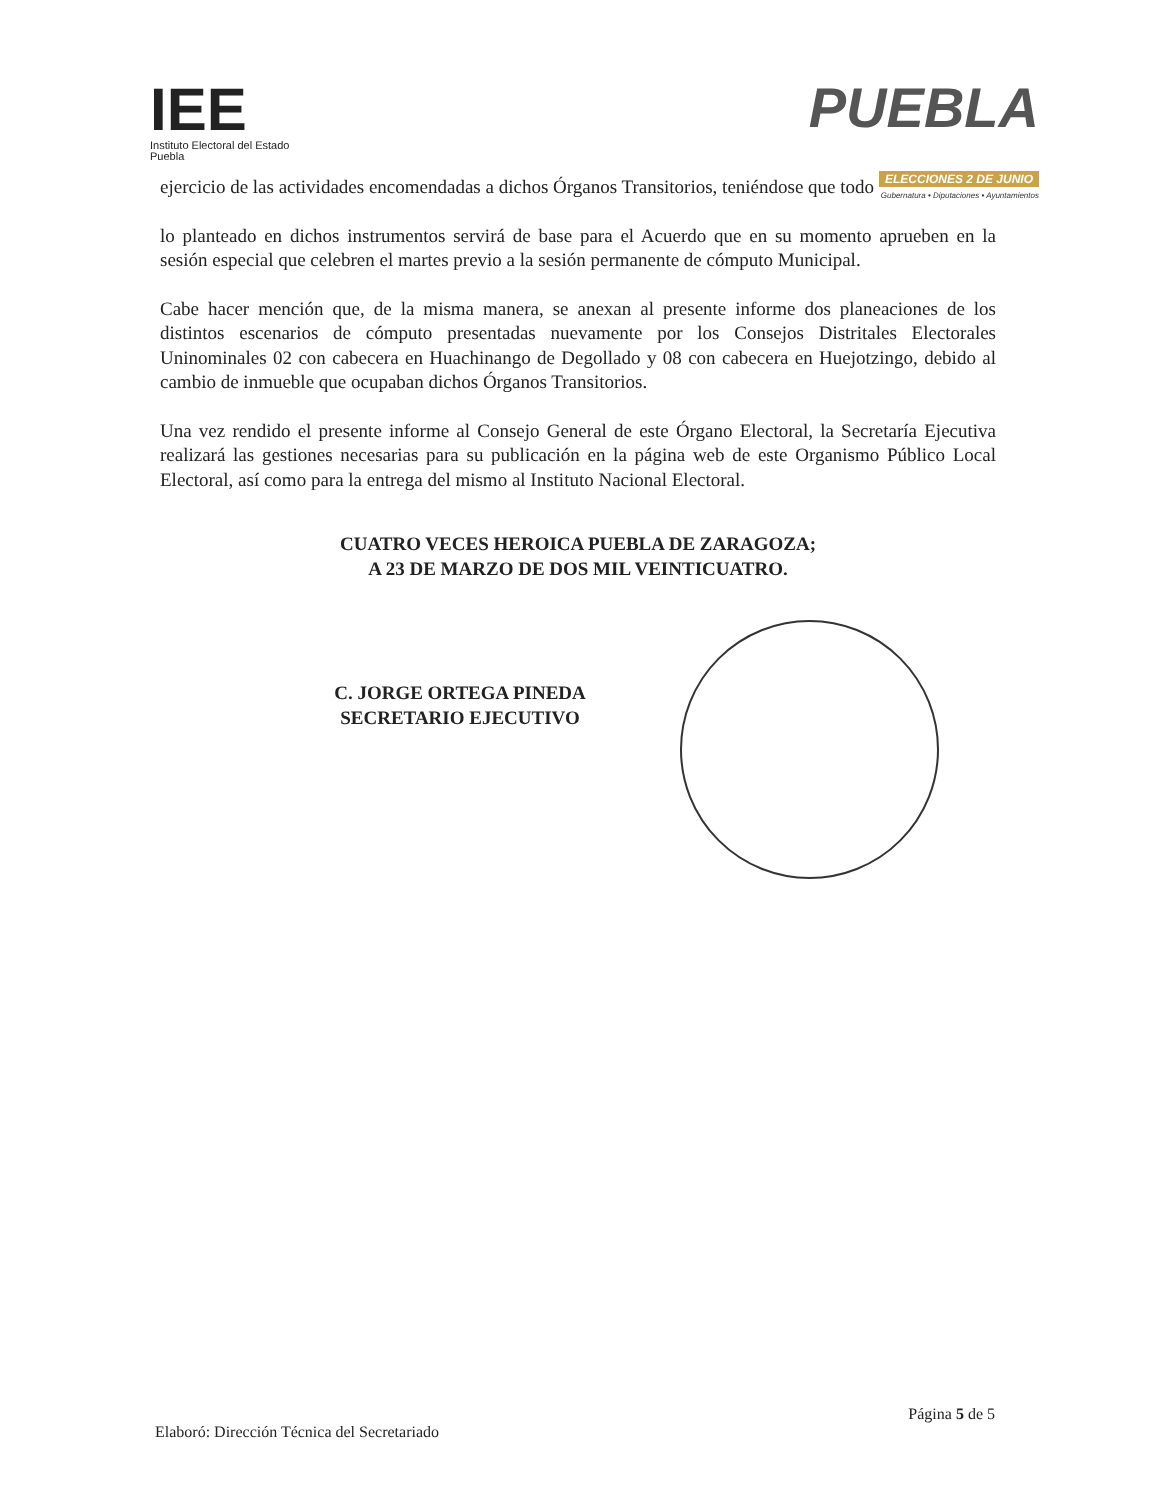IEE
Instituto Electoral del Estado
Puebla
PUEBLA
ELECCIONES 2 DE JUNIO
Gubernatura • Diputaciones • Ayuntamientos
ejercicio de las actividades encomendadas a dichos Órganos Transitorios, teniéndose que todo
lo planteado en dichos instrumentos servirá de base para el Acuerdo que en su momento aprueben en la sesión especial que celebren el martes previo a la sesión permanente de cómputo Municipal.
Cabe hacer mención que, de la misma manera, se anexan al presente informe dos planeaciones de los distintos escenarios de cómputo presentadas nuevamente por los Consejos Distritales Electorales Uninominales 02 con cabecera en Huachinango de Degollado y 08 con cabecera en Huejotzingo, debido al cambio de inmueble que ocupaban dichos Órganos Transitorios.
Una vez rendido el presente informe al Consejo General de este Órgano Electoral, la Secretaría Ejecutiva realizará las gestiones necesarias para su publicación en la página web de este Organismo Público Local Electoral, así como para la entrega del mismo al Instituto Nacional Electoral.
CUATRO VECES HEROICA PUEBLA DE ZARAGOZA;
A 23 DE MARZO DE DOS MIL VEINTICUATRO.
C. JORGE ORTEGA PINEDA
SECRETARIO EJECUTIVO
Página 5 de 5
Elaboró: Dirección Técnica del Secretariado